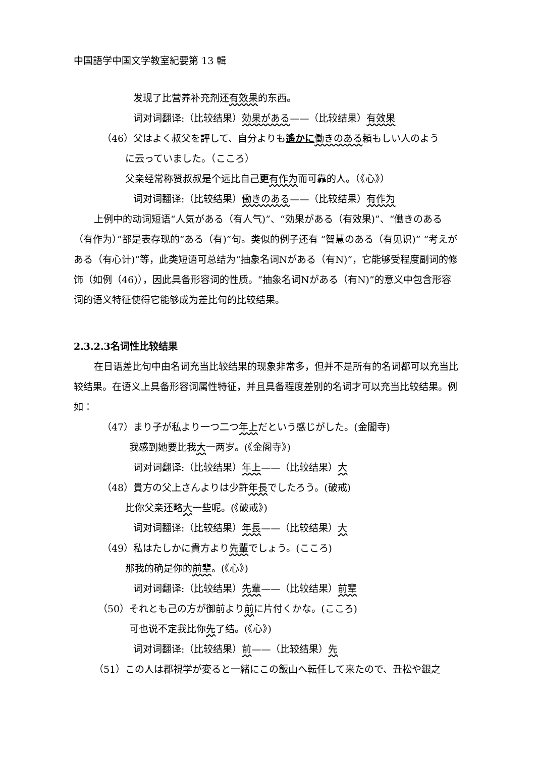中国語学中国文学教室紀要第 13 輯
发现了比营养补充剂还有效果的东西。
词对词翻译:（比较结果）効果がある——（比较结果）有效果
（46）父はよく叔父を評して、自分よりも遙かに 働きのある頼もしい人のよう
に云っていました。（こころ）
父亲经常称赞叔叔是个远比自己更有作为而可靠的人。（《心》）
词对词翻译:（比较结果）働きのある——（比较结果）有作为
上例中的动词短语“人気がある（有人气)”、“効果がある（有效果)”、“働きのある（有作为）”都是表存现的“ある（有)”句。类似的例子还有 “智慧のある（有见识)” “考えがある（有心计)”等，此类短语可总结为“抽象名词Nがある（有N)”，它能够受程度副词的修饰（如例（46)），因此具备形容词的性质。“抽象名词Nがある（有N)”的意义中包含形容词的语义特征使得它能够成为差比句的比较结果。
2.3.2.3名词性比较结果
在日语差比句中由名词充当比较结果的现象非常多，但并不是所有的名词都可以充当比较结果。在语义上具备形容词属性特征，并且具备程度差别的名词才可以充当比较结果。例如：
（47）まり子が私より一つ二つ年上だという感じがした。(金閣寺)
我感到她要比我大一两岁。(《金阁寺》)
词对词翻译:（比较结果）年上——（比较结果）大
（48）貴方の父上さんよりは少許年長でしたろう。(破戒)
比你父亲还略大一些呢。(《破戒》)
词对词翻译:（比较结果）年長——（比较结果）大
（49）私はたしかに貴方より先輩でしょう。(こころ)
那我的确是你的前辈。(《心》)
词对词翻译:（比较结果）先輩——（比较结果）前辈
（50）それとも己の方が御前より前に片付くかな。(こころ)
可也说不定我比你先了结。(《心》)
词对词翻译:（比较结果）前——（比较结果）先
（51）この人は郡視学が変ると一緒にこの飯山へ転任して来たので、丑松や銀之